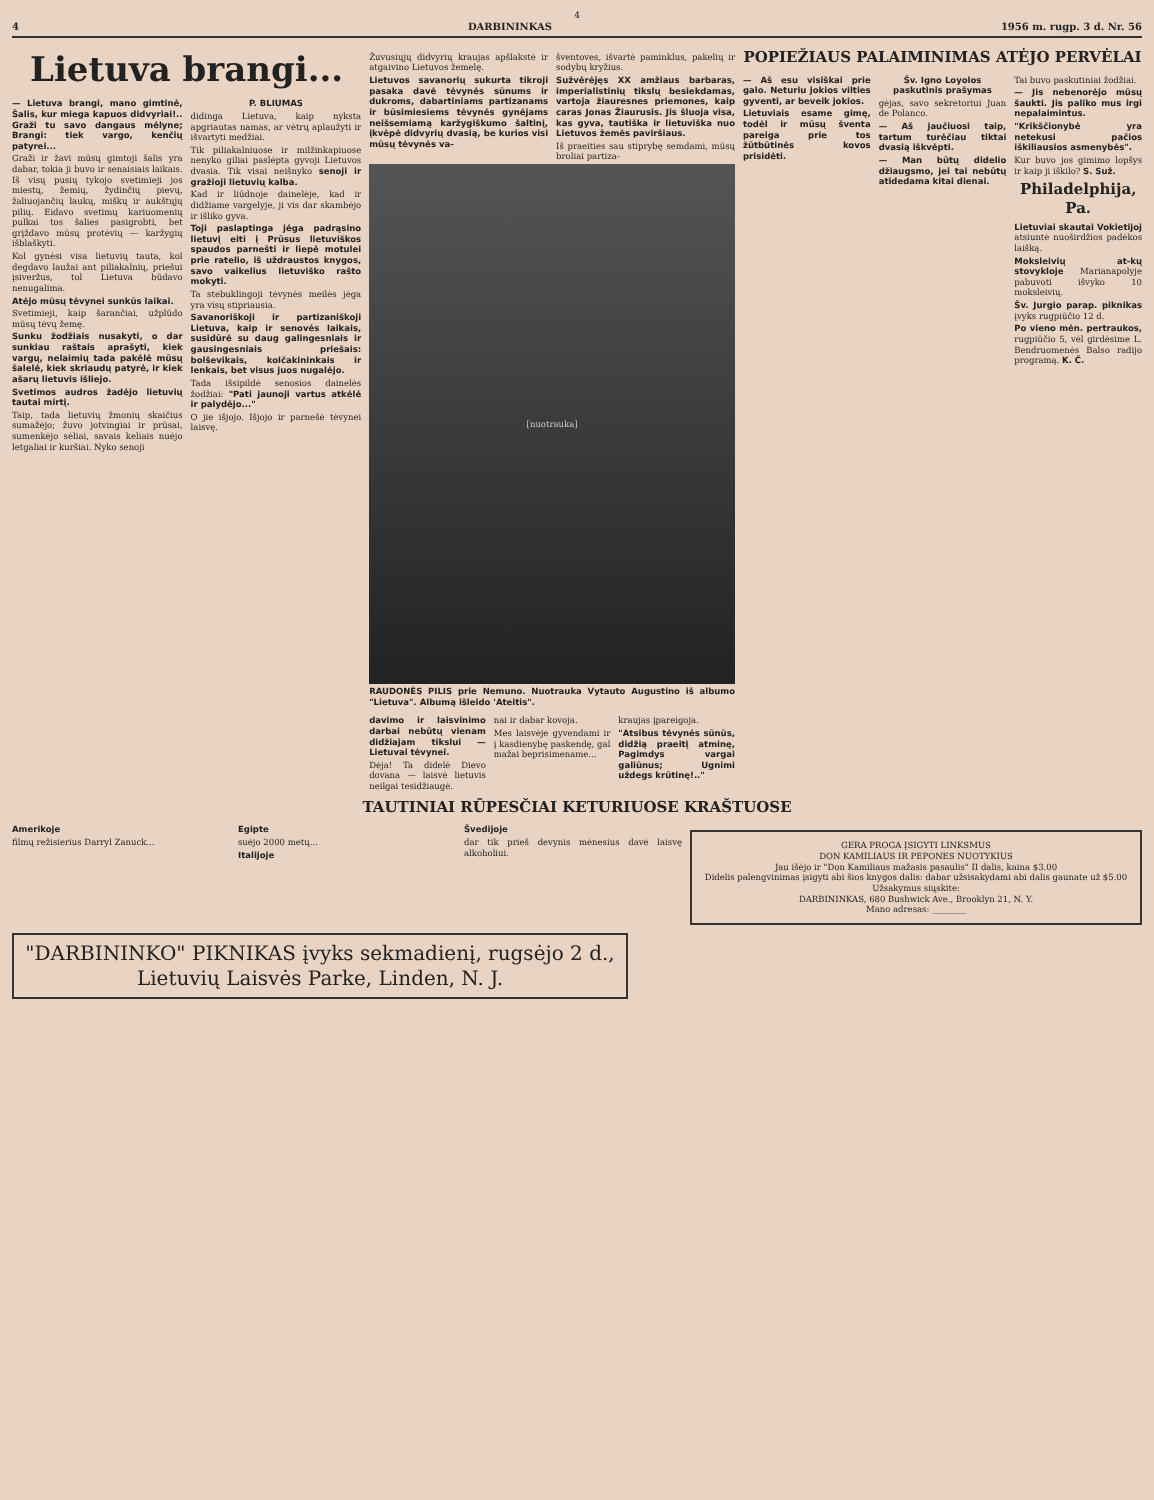4
4 DARBININKAS 1956 m. rugp. 3 d. Nr. 56
Lietuva brangi...
— Lietuva brangi, mano gimtinė, Šalis, kur miega kapuos didvyriai!.. Graži tu savo dangaus mėlyne; Brangi: tiek vargo, kenčių patyrei...
Graži ir žavi mūsų gimtoji šalis yra dabar, tokia ji buvo ir senaisiais laikais. Iš visų pusių tykojo svetimieji jos miestų, žemių, žydinčių pievų, žaliuojančių laukų, miškų ir aukštųjų pilių. Eidavo svetimų kariuomenių pulkai tos šalies pasigrobti, bet grįždavo mūsų protėvių — karžygių išblaškyti.
Kol gynėsi visa lietuvių tauta, kol degdavo laužai ant piliakalnių, priešui įsiveržus, tol Lietuva būdavo nenugalima.
Atėjo mūsų tėvynei sunkūs laikai.
Svetimieji, kaip šarančiai, užplūdo mūsų tėvų žemę.
Sunku žodžiais nusakyti, o dar sunkiau raštais aprašyti, kiek vargų, nelaimių tada pakėlė mūsų šalelė, kiek skriaudų patyrė, ir kiek ašarų lietuvis išliejo.
Svetimos audros žadėjo lietuvių tautai mirtį.
Taip, tada lietuvių žmonių skaičius sumažėjo; žuvo jotvingiai ir prūsai, sumenkėjo sėliai, savais keliais nuėjo letgaliai ir kuršiai. Nyko senoji
P. BLIUMAS
didinga Lietuva, kaip nyksta apgriautas namas, ar vėtrų aplaužyti ir išvartyti medžiai.
Tik piliakalniuose ir milžinkapiuose nenyko giliai paslėpta gyvoji Lietuvos dvasia. Tik visai neišnyko senoji ir gražioji lietuvių kalba.
Kad ir liūdnoje dainelėje, kad ir didžiame vargelyje, ji vis dar skambėjo ir išliko gyva.
Toji paslaptinga jėga padrąsino lietuvį eiti į Prūsus lietuviškos spaudos parnešti ir liepė motulei prie ratelio, iš uždraustos knygos, savo vaikelius lietuviško rašto mokyti.
Ta stebuklingoji tėvynės meilės jėga yra visų stipriausia.
Savanoriškoji ir partizaniškoji Lietuva, kaip ir senovės laikais, susidūrė su daug galingesniais ir gausingesniais priešais: bolševikais, kolčakininkais ir lenkais, bet visus juos nugalėjo.
Tada išsipildė senosios dainelės žodžiai: "Pati jaunoji vartus atkėlė ir palydėjo..."
O jie išjojo. Išjojo ir parnešė tėvynei laisvę.
Žuvusiųjų didvyrių kraujas apšlakstė ir atgaivino Lietuvos žemelę.
Lietuvos savanorių sukurta tikroji pasaka davė tėvynės sūnums ir dukroms, dabartiniams partizanams ir būsimiesiems tėvynės gynėjams neišsemiamą karžygiškumo šaltinį, įkvėpė didvyrių dvasią, be kurios visi mūsų tėvynės va-
šventoves, išvartė paminklus, pakelių ir sodybų kryžius.
Sužvėrėjęs XX amžiaus barbaras, imperialistinių tikslų besiekdamas, vartoja žiauresnes priemones, kaip caras Jonas Žiaurusis. Jis šluoja visa, kas gyva, tautiška ir lietuviška nuo Lietuvos žemės paviršiaus.
Iš praeities sau stiprybę semdami, mūsų broliai partiza-
[nuotrauka]
RAUDONĖS PILIS prie Nemuno. Nuotrauka Vytauto Augustino iš albumo "Lietuva". Albumą išleido 'Ateitis".
davimo ir laisvinimo darbai nebūtų vienam didžiajam tikslui — Lietuvai tėvynei.
Dėja! Ta didelė Dievo dovana — laisvė lietuvis neilgai tesidžiaugė.
nai ir dabar kovoja.
Mes laisvėje gyvendami ir į kasdienybę paskendę, gal mažai beprisimename...
kraujas įpareigoja.
"Atsibus tėvynės sūnūs, didžią praeitį atminę, Pagimdys vargai galiūnus; Ugnimi uždegs krūtinę!.."
POPIEŽIAUS PALAIMINIMAS ATĖJO PERVĖLAI
— Aš esu visiškai prie galo. Neturiu jokios vilties gyventi, ar beveik jokios.
Lietuviais esame gimę, todėl ir mūsų šventa pareiga prie tos žūtbūtinės kovos prisidėti.
Šv. Igno Loyolos paskutinis prašymas
gėjas, savo sekretoriui Juan de Polanco.
— Aš jaučiuosi taip, tartum turėčiau tiktai dvasią iškvėpti.
— Man būtų didelio džiaugsmo, jei tai nebūtų atidedama kitai dienai.
Tai buvo paskutiniai žodžiai.
— Jis nebenorėjo mūsų šaukti. Jis paliko mus irgi nepalaimintus.
"Krikščionybė yra netekusi pačios iškiliausios asmenybės".
Kur buvo jos gimimo lopšys ir kaip ji iškilo? S. Suž.
Philadelphija, Pa.
Lietuviai skautai Vokietijoj atsiuntė nuoširdžios padėkos laišką.
Moksleivių at-kų stovykloje Marianapolyje pabuvoti išvyko 10 moksleivių.
Šv. Jurgio parap. piknikas įvyks rugpiūčio 12 d.
Po vieno mėn. pertraukos, rugpiūčio 5, vėl girdėsime L. Bendruomenės Balso radijo programą. K. Č.
TAUTINIAI RŪPESČIAI KETURIUOSE KRAŠTUOSE
Amerikoje
filmų režisierius Darryl Zanuck...
Egipte
suėjo 2000 metų...
Italijoje
Švedijoje
dar tik prieš devynis mėnesius davė laisvę alkoholiui.
GERA PROGA ĮSIGYTI LINKSMUS
DON KAMILIAUS IR PEPONES NUOTYKIUS
Jau išėjo ir "Don Kamiliaus mažasis pasaulis" II dalis, kaina $3.00
Didelis palengvinimas įsigyti abi šios knygos dalis: dabar užsisakydami abi dalis gaunate už $5.00
Užsakymus siųskite:
DARBININKAS, 680 Bushwick Ave., Brooklyn 21, N. Y.
Mano adresas: ________
"DARBININKO" PIKNIKAS įvyks sekmadienį, rugsėjo 2 d., Lietuvių Laisvės Parke, Linden, N. J.